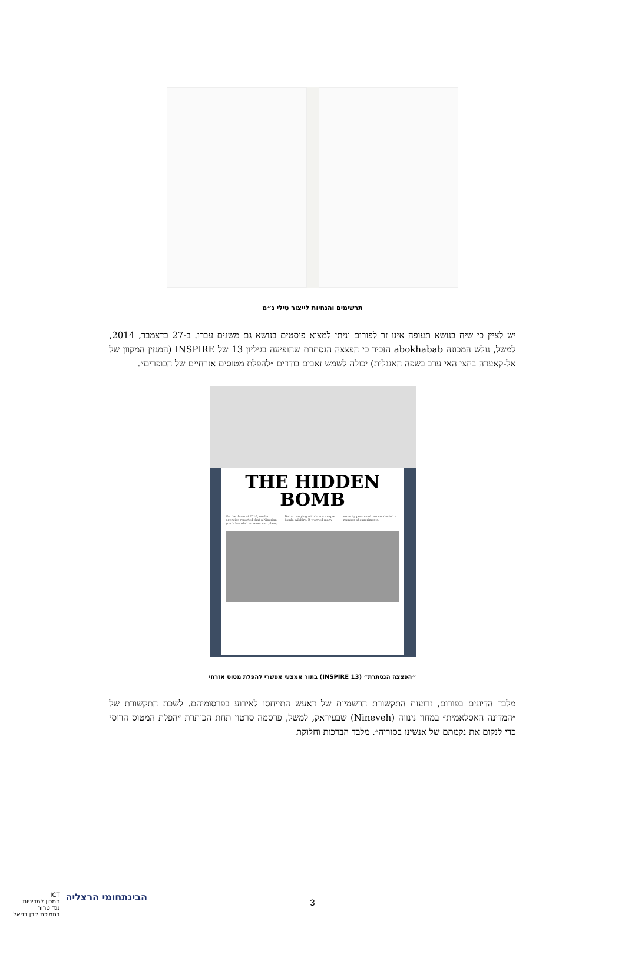תרשימים והנחיות לייצור טילי נ״מ
יש לציין כי שיח בנושא תעופה אינו זר לפורום וניתן למצוא פוסטים בנושא גם משנים עברו. ב-27 בדצמבר, 2014, למשל, גולש המכונה abokhabab הזכיר כי הפצצה הנסתרת שהופיעה בגיליון 13 של INSPIRE (המגזין המקוון של אל-קאעדה בחצי האי ערב בשפה האנגלית) יכולה לשמש זאבים בודדים ״להפלת מטוסים אזרחיים של הכופרים״.
THE HIDDEN BOMB
On the dawn of 2010, media agencies reported that a Nigerian youth boarded an American plane, Delta, carrying with him a unique bomb. wildfire. It worried many security personnel. we conducted a number of experiments.
״הפצצה הנסתרת״ (INSPIRE 13) בתור אמצעי אפשרי להפלת מטוס אזרחי
מלבד הדיונים בפורום, זרועות התקשורת הרשמיות של דאעש התייחסו לאירוע בפרסומיהם. לשכת התקשורת של ״המדינה האסלאמית״ במחוז נינווה (Nineveh) שבעיראק, למשל, פרסמה סרטון תחת הכותרת ״הפלת המטוס הרוסי כדי לנקום את נקמתם של אנשינו בסוריה״. מלבד הברכות וחלוקת
הבינתחומי הרצליה
ICT
המכון למדיניות
נגד טרור
בתמיכת קרן דניאל
3